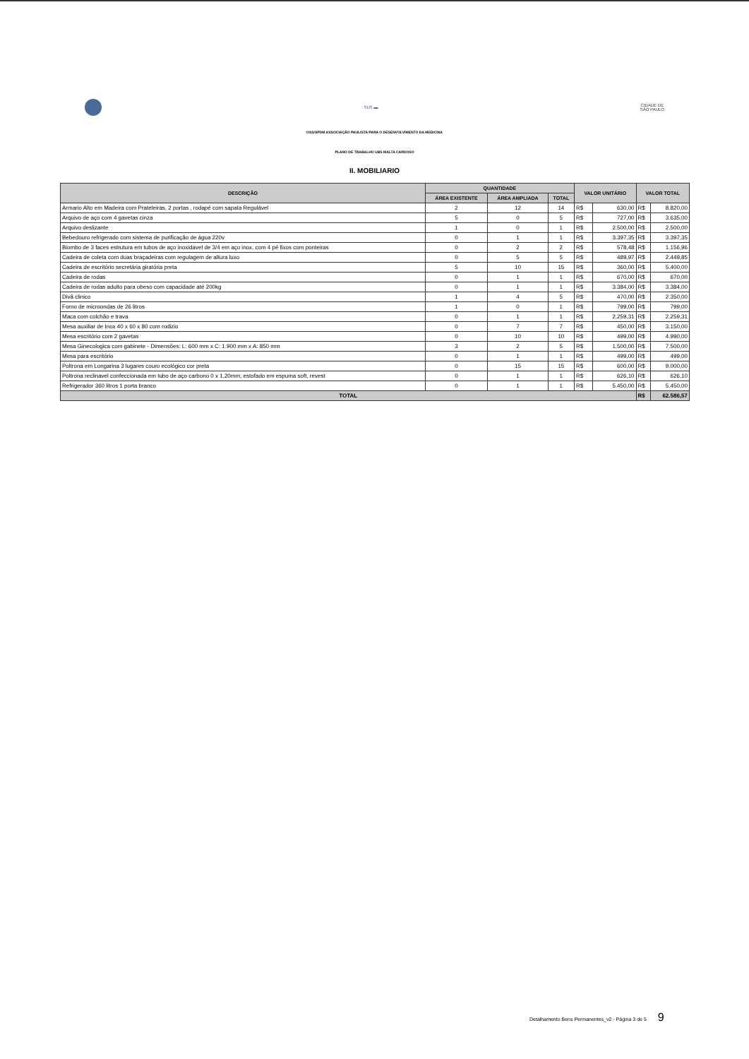SUS ▬
CIDADE DE
SÃO PAULO
OSS/SPDM ASSOCIAÇÃO PAULISTA PARA O DESENVOLVIMENTO DA MEDICINA
PLANO DE TRABALHO UBS MALTA CARDOSO
II. MOBILIARIO
| DESCRIÇÃO | QUANTIDADE | | | VALOR UNITÁRIO | | VALOR TOTAL | |
| --- | --- | --- | --- | --- | --- | --- | --- |
| | ÁREA EXISTENTE | ÁREA AMPLIADA | TOTAL | | | | |
| Armario Alto em Madeira com Prateleiras, 2 portas , rodapé com sapata Regulável | 2 | 12 | 14 | R$ | 630,00 | R$ | 8.820,00 |
| Arquivo de aço com 4 gavetas cinza | 5 | 0 | 5 | R$ | 727,00 | R$ | 3.635,00 |
| Arquivo deslizante | 1 | 0 | 1 | R$ | 2.500,00 | R$ | 2.500,00 |
| Bebedouro refrigerado com sistema de purificação de água 220v | 0 | 1 | 1 | R$ | 3.397,35 | R$ | 3.397,35 |
| Biombo de 3 faces estrutura em tubos de aço inoxidavel de 3/4 em aço inox, com 4 pé fixos com ponteiras | 0 | 2 | 2 | R$ | 578,48 | R$ | 1.156,96 |
| Cadeira de coleta com duas braçadeiras com regulagem de altura luxo | 0 | 5 | 5 | R$ | 489,97 | R$ | 2.449,85 |
| Cadeira de escritório secretária giratória preta | 5 | 10 | 15 | R$ | 360,00 | R$ | 5.400,00 |
| Cadeira de rodas | 0 | 1 | 1 | R$ | 670,00 | R$ | 670,00 |
| Cadeira de rodas adulto para obeso com capacidade até 200kg | 0 | 1 | 1 | R$ | 3.384,00 | R$ | 3.384,00 |
| Divã clinico | 1 | 4 | 5 | R$ | 470,00 | R$ | 2.350,00 |
| Forno de microondas de 26 litros | 1 | 0 | 1 | R$ | 799,00 | R$ | 799,00 |
| Maca com colchão e trava | 0 | 1 | 1 | R$ | 2.259,31 | R$ | 2.259,31 |
| Mesa auxiliar de Inox 40 x 60 x 80 com rodizio | 0 | 7 | 7 | R$ | 450,00 | R$ | 3.150,00 |
| Mesa escritório com 2 gavetas | 0 | 10 | 10 | R$ | 499,00 | R$ | 4.990,00 |
| Mesa Ginecologica com gabinete - Dimensões: L: 600 mm x C: 1.900 mm x A: 850 mm | 3 | 2 | 5 | R$ | 1.500,00 | R$ | 7.500,00 |
| Mesa para escritório | 0 | 1 | 1 | R$ | 499,00 | R$ | 499,00 |
| Poltrona em Longarina 3 lugares couro ecológico cor preta | 0 | 15 | 15 | R$ | 600,00 | R$ | 9.000,00 |
| Poltrona reclinavel confeccionada em tubo de aço carbono 0 x 1,20mm, estofado em espuma soft, revest | 0 | 1 | 1 | R$ | 626,10 | R$ | 626,10 |
| Refrigerador 360 litros 1 porta branco | 0 | 1 | 1 | R$ | 5.450,00 | R$ | 5.450,00 |
| TOTAL | | | | | | R$ | 62.586,57 |
Detalhamento Bens Permanentes_v2 - Página 3 de 5 9